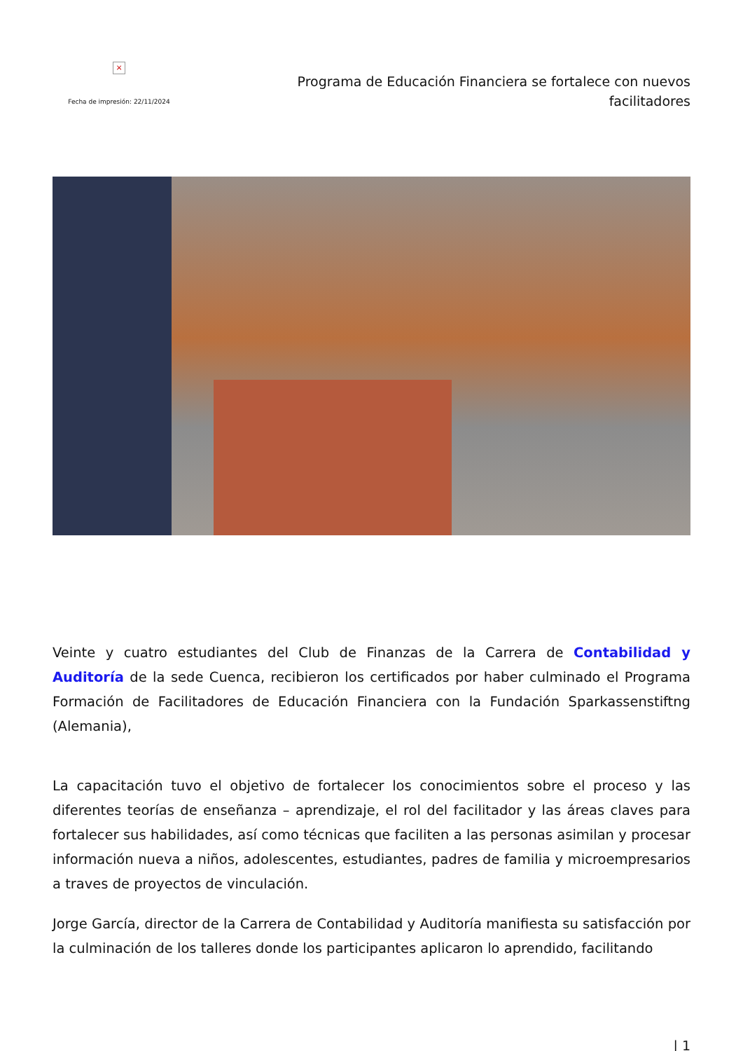×
Fecha de impresión: 22/11/2024
Programa de Educación Financiera se fortalece con nuevos facilitadores
Veinte y cuatro estudiantes del Club de Finanzas de la Carrera de Contabilidad y Auditoría de la sede Cuenca, recibieron los certificados por haber culminado el Programa Formación de Facilitadores de Educación Financiera con la Fundación Sparkassenstiftng (Alemania),
La capacitación tuvo el objetivo de fortalecer los conocimientos sobre el proceso y las diferentes teorías de enseñanza – aprendizaje, el rol del facilitador y las áreas claves para fortalecer sus habilidades, así como técnicas que faciliten a las personas asimilan y procesar información nueva a niños, adolescentes, estudiantes, padres de familia y microempresarios a traves de proyectos de vinculación.
Jorge García, director de la Carrera de Contabilidad y Auditoría manifiesta su satisfacción por la culminación de los talleres donde los participantes aplicaron lo aprendido, facilitando
| 1